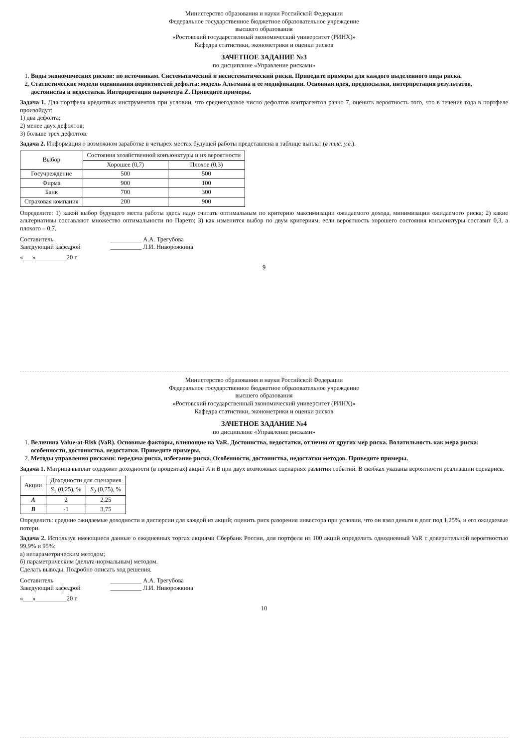Министерство образования и науки Российской Федерации
Федеральное государственное бюджетное образовательное учреждение
высшего образования
«Ростовский государственный экономический университет (РИНХ)»
Кафедра статистики, эконометрики и оценки рисков
ЗАЧЕТНОЕ ЗАДАНИЕ №3
по дисциплине «Управление рисками»
1. Виды экономических рисков: по источникам. Систематический и несистематический риски. Приведите примеры для каждого выделенного вида риска.
2. Статистические модели оценивания вероятностей дефолта: модель Альтмана и ее модификации. Основная идея, предпосылки, интерпретация результатов, достоинства и недостатки. Интерпретация параметра Z. Приведите примеры.
Задача 1. Для портфеля кредитных инструментов при условии, что среднегодовое число дефолтов контрагентов равно 7, оценить вероятность того, что в течение года в портфеле произойдут:
1) два дефолта;
2) менее двух дефолтов;
3) больше трех дефолтов.
Задача 2. Информация о возможном заработке в четырех местах будущей работы представлена в таблице выплат (в тыс. у.е.).
| Выбор | Состояния хозяйственной конъюнктуры и их вероятности | |
| --- | --- | --- |
| | Хорошее (0,7) | Плохое (0,3) |
| Госучреждение | 500 | 500 |
| Фирма | 900 | 100 |
| Банк | 700 | 300 |
| Страховая компания | 200 | 900 |
Определите: 1) какой выбор будущего места работы здесь надо считать оптимальным по критерию максимизации ожидаемого дохода, минимизации ожидаемого риска; 2) какие альтернативы составляют множество оптимальности по Парето; 3) как изменится выбор по двум критериям, если вероятность хорошего состояния конъюнктуры составит 0,3, а плохого – 0,7.
Составитель
Заведующий кафедрой
__________ А.А. Трегубова
__________ Л.И. Ниворожкина
«___»__________20 г.
9
Министерство образования и науки Российской Федерации
Федеральное государственное бюджетное образовательное учреждение
высшего образования
«Ростовский государственный экономический университет (РИНХ)»
Кафедра статистики, эконометрики и оценки рисков
ЗАЧЕТНОЕ ЗАДАНИЕ №4
по дисциплине «Управление рисками»
1. Величина Value-at-Risk (VaR). Основные факторы, влияющие на VaR. Достоинства, недостатки, отличия от других мер риска. Волатильность как мера риска: особенности, достоинства, недостатки. Приведите примеры.
2. Методы управления рисками: передача риска, избегание риска. Особенности, достоинства, недостатки методов. Приведите примеры.
Задача 1. Матрица выплат содержит доходности (в процентах) акций A и B при двух возможных сценариях развития событий. В скобках указаны вероятности реализации сценариев.
| Акции | Доходности для сценариев | |
| --- | --- | --- |
| | S<sub>1</sub> (0,25), % | S<sub>2</sub> (0,75), % |
| A | 2 | 2,25 |
| B | -1 | 3,75 |
Определить: средние ожидаемые доходности и дисперсии для каждой из акций; оценить риск разорения инвестора при условии, что он взял деньги в долг под 1,25%, и его ожидаемые потери.
Задача 2. Используя имеющиеся данные о ежедневных торгах акциями Сбербанк России, для портфеля из 100 акций определить однодневный VaR с доверительной вероятностью 99,9% и 95%:
а) непараметрическим методом;
б) параметрическим (дельта-нормальным) методом.
Сделать выводы. Подробно описать ход решения.
Составитель
Заведующий кафедрой
__________ А.А. Трегубова
__________ Л.И. Ниворожкина
«___»__________20 г.
10